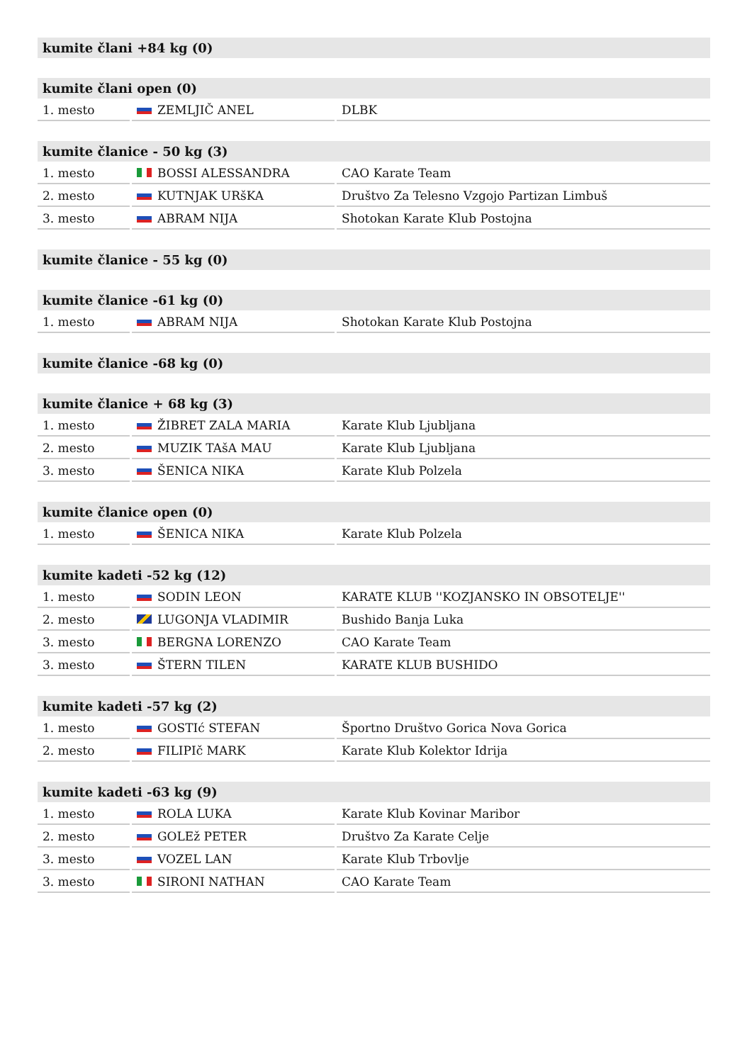| kumite člani +84 kg (0) |
| --- |
| kumite člani open (0) | | |
| --- | --- | --- |
| 1. mesto | ZEMLJIČ ANEL | DLBK |
| kumite članice - 50 kg (3) | | |
| --- | --- | --- |
| 1. mesto | BOSSI ALESSANDRA | CAO Karate Team |
| 2. mesto | KUTNJAK URšKA | Društvo Za Telesno Vzgojo Partizan Limbuš |
| 3. mesto | ABRAM NIJA | Shotokan Karate Klub Postojna |
| kumite članice - 55 kg (0) |
| --- |
| kumite članice -61 kg (0) | | |
| --- | --- | --- |
| 1. mesto | ABRAM NIJA | Shotokan Karate Klub Postojna |
| kumite članice -68 kg (0) |
| --- |
| kumite članice + 68 kg (3) | | |
| --- | --- | --- |
| 1. mesto | ŽIBRET ZALA MARIA | Karate Klub Ljubljana |
| 2. mesto | MUZIK TAšA MAU | Karate Klub Ljubljana |
| 3. mesto | ŠENICA NIKA | Karate Klub Polzela |
| kumite članice open (0) | | |
| --- | --- | --- |
| 1. mesto | ŠENICA NIKA | Karate Klub Polzela |
| kumite kadeti -52 kg (12) | | |
| --- | --- | --- |
| 1. mesto | SODIN LEON | KARATE KLUB ''KOZJANSKO IN OBSOTELJE'' |
| 2. mesto | LUGONJA VLADIMIR | Bushido Banja Luka |
| 3. mesto | BERGNA LORENZO | CAO Karate Team |
| 3. mesto | ŠTERN TILEN | KARATE KLUB BUSHIDO |
| kumite kadeti -57 kg (2) | | |
| --- | --- | --- |
| 1. mesto | GOSTIć STEFAN | Športno Društvo Gorica Nova Gorica |
| 2. mesto | FILIPIč MARK | Karate Klub Kolektor Idrija |
| kumite kadeti -63 kg (9) | | |
| --- | --- | --- |
| 1. mesto | ROLA LUKA | Karate Klub Kovinar Maribor |
| 2. mesto | GOLEž PETER | Društvo Za Karate Celje |
| 3. mesto | VOZEL LAN | Karate Klub Trbovlje |
| 3. mesto | SIRONI NATHAN | CAO Karate Team |